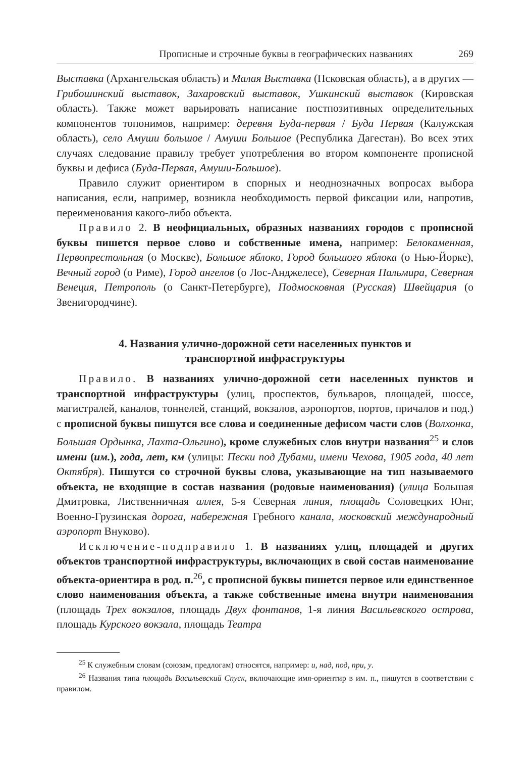Прописные и строчные буквы в географических названиях 269
Выставка (Архангельская область) и Малая Выставка (Псковская область), а в других — Грибошинский выставок, Захаровский выставок, Ушкинский выставок (Кировская область). Также может варьировать написание постпозитивных определительных компонентов топонимов, например: деревня Буда-первая / Буда Первая (Калужская область), село Амуши большое / Амуши Большое (Республика Дагестан). Во всех этих случаях следование правилу требует употребления во втором компоненте прописной буквы и дефиса (Буда-Первая, Амуши-Большое).
Правило служит ориентиром в спорных и неоднозначных вопросах выбора написания, если, например, возникла необходимость первой фиксации или, напротив, переименования какого-либо объекта.
Правило 2. В неофициальных, образных названиях городов с прописной буквы пишется первое слово и собственные имена, например: Белокаменная, Первопрестольная (о Москве), Большое яблоко, Город большого яблока (о Нью-Йорке), Вечный город (о Риме), Город ангелов (о Лос-Анджелесе), Северная Пальмира, Северная Венеция, Петрополь (о Санкт-Петербурге), Подмосковная (Русская) Швейцария (о Звенигородчине).
4. Названия улично-дорожной сети населенных пунктов и транспортной инфраструктуры
Правило. В названиях улично-дорожной сети населенных пунктов и транспортной инфраструктуры (улиц, проспектов, бульваров, площадей, шоссе, магистралей, каналов, тоннелей, станций, вокзалов, аэропортов, портов, причалов и под.) с прописной буквы пишутся все слова и соединенные дефисом части слов (Волхонка, Большая Ордынка, Лахта-Ольгино), кроме служебных слов внутри названия<sup>25</sup> и слов имени (им.), года, лет, км (улицы: Пески под Дубами, имени Чехова, 1905 года, 40 лет Октября). Пишутся со строчной буквы слова, указывающие на тип называемого объекта, не входящие в состав названия (родовые наименования) (улица Большая Дмитровка, Лиственничная аллея, 5-я Северная линия, площадь Соловецких Юнг, Военно-Грузинская дорога, набережная Гребного канала, московский международный аэропорт Внуково).
Исключение-подправило 1. В названиях улиц, площадей и других объектов транспортной инфраструктуры, включающих в свой состав наименование объекта-ориентира в род. п.<sup>26</sup>, с прописной буквы пишется первое или единственное слово наименования объекта, а также собственные имена внутри наименования (площадь Трех вокзалов, площадь Двух фонтанов, 1-я линия Васильевского острова, площадь Курского вокзала, площадь Театра
<sup>25</sup> К служебным словам (союзам, предлогам) относятся, например: и, над, под, при, у.
<sup>26</sup> Названия типа площадь Васильевский Спуск, включающие имя-ориентир в им. п., пишутся в соответствии с правилом.